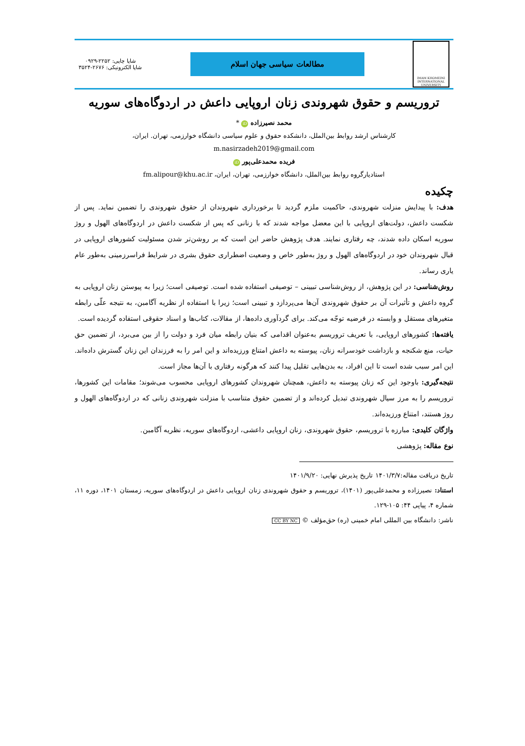IMAM KHOMEINI INTERNATIONAL UNIVERSITY
مطالعات سیاسی جهان اسلام
شاپا چاپی: ۲۲۵۲-۰۹۲۹
شاپا الکترونیکی: ۲۶۷۶-۳۵۲۴
تروریسم و حقوق شهروندی زنان اروپایی داعش در اردوگاه‌های سوریه
محمد نصیرزاده iD *
کارشناس ارشد روابط بین‌الملل، دانشکده حقوق و علوم سیاسی دانشگاه خوارزمی، تهران. ایران،
m.nasirzadeh2019@gmail.com
فریده محمدعلی‌پور iD
استادیارگروه روابط بین‌الملل، دانشگاه خوارزمی، تهران، ایران، fm.alipour@khu.ac.ir
چکیده
هدف: با پیدایش منزلت شهروندی، حاکمیت ملزم گردید تا برخورداری شهروندان از حقوق شهروندی را تضمین نماید. پس از شکست داعش، دولت‌های اروپایی با این معضل مواجه شدند که با زنانی که پس از شکست داعش در اردوگاه‌های الهول و روژ سوریه اسکان داده شدند، چه رفتاری نمایند. هدف پژوهش حاضر این است که بر روشن‌تر شدن مسئولیت کشورهای اروپایی در قبال شهروندان خود در اردوگاه‌های الهول و روژ به‌طور خاص و وضعیت اضطراری حقوق بشری در شرایط فراسرزمینی به‌طور عام یاری رساند.
روش‌شناسی: در این پژوهش، از روش‌شناسی تبیینی – توصیفی استفاده شده است. توصیفی است؛ زیرا به پیوستن زنان اروپایی به گروه داعش و تأثیرات آن بر حقوق شهروندی آن‌ها می‌پردازد و تبیینی است؛ زیرا با استفاده از نظریه آگامبن، به نتیجه علّی رابطه متغیرهای مستقل و وابسته در فرضیه توجّه می‌کند. برای گردآوری داده‌ها، از مقالات، کتاب‌ها و اسناد حقوقی استفاده گردیده است.
یافته‌ها: کشورهای اروپایی، با تعریف تروریسم به‌عنوان اقدامی که بنیان رابطه میان فرد و دولت را از بین می‌برد، از تضمین حق حیات، منع شکنجه و بازداشت خودسرانه زنان، پیوسته به داعش امتناع ورزیده‌اند و این امر را به فرزندان این زنان گسترش داده‌اند. این امر سبب شده است تا این افراد، به بدن‌هایی تقلیل پیدا کنند که هرگونه رفتاری با آن‌ها مجاز است.
نتیجه‌گیری: باوجود این که زنان پیوسته به داعش، همچنان شهروندان کشورهای اروپایی محسوب می‌شوند؛ مقامات این کشورها، تروریسم را به مرز سیال شهروندی تبدیل کرده‌اند و از تضمین حقوق متناسب با منزلت شهروندی زنانی که در اردوگاه‌های الهول و روژ هستند، امتناع ورزیده‌اند.
واژگان کلیدی: مبارزه با تروریسم، حقوق شهروندی، زنان اروپایی داعشی، اردوگاه‌های سوریه، نظریه آگامبن.
نوع مقاله: پژوهشی
تاریخ دریافت مقاله:۱۴۰۱/۳/۷ تاریخ پذیرش نهایی: ۱۴۰۱/۹/۲۰
استناد: نصیرزاده و محمدعلی‌پور (۱۴۰۱)، تروریسم و حقوق شهروندی زنان اروپایی داعش در اردوگاه‌های سوریه، زمستان ۱۴۰۱، دوره ۱۱، شماره ۴، پیاپی ۴۴: ۱۰۵-۱۲۹.
ناشر: دانشگاه بین المللی امام خمینی (ره) حق‌مؤلف © CC BY NC